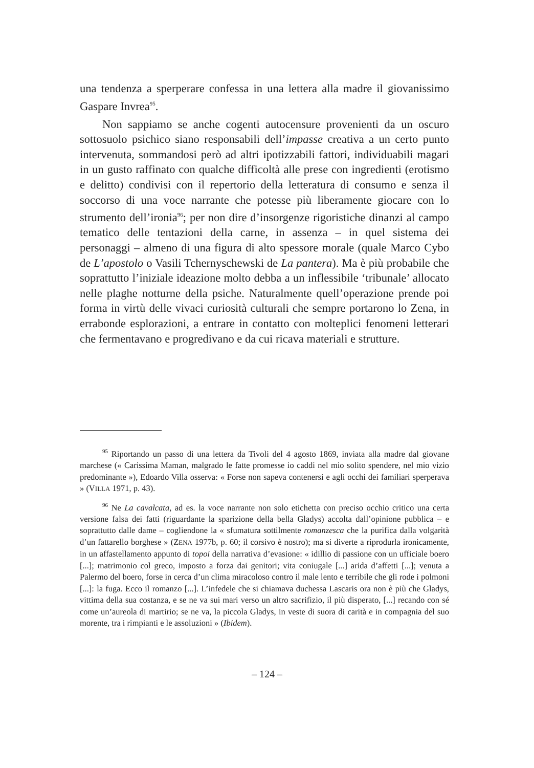una tendenza a sperperare confessa in una lettera alla madre il giovanissimo Gaspare Invrea<sup>95</sup>.
Non sappiamo se anche cogenti autocensure provenienti da un oscuro sottosuolo psichico siano responsabili dell’impasse creativa a un certo punto intervenuta, sommandosi però ad altri ipotizzabili fattori, individuabili magari in un gusto raffinato con qualche difficoltà alle prese con ingredienti (erotismo e delitto) condivisi con il repertorio della letteratura di consumo e senza il soccorso di una voce narrante che potesse più liberamente giocare con lo strumento dell’ironia<sup>96</sup>; per non dire d’insorgenze rigoristiche dinanzi al campo tematico delle tentazioni della carne, in assenza – in quel sistema dei personaggi – almeno di una figura di alto spessore morale (quale Marco Cybo de L’apostolo o Vasili Tchernyschewski de La pantera). Ma è più probabile che soprattutto l’iniziale ideazione molto debba a un inflessibile ‘tribunale’ allocato nelle plaghe notturne della psiche. Naturalmente quell’operazione prende poi forma in virtù delle vivaci curiosità culturali che sempre portarono lo Zena, in errabonde esplorazioni, a entrare in contatto con molteplici fenomeni letterari che fermentavano e progredivano e da cui ricava materiali e strutture.
<sup>95</sup> Riportando un passo di una lettera da Tivoli del 4 agosto 1869, inviata alla madre dal giovane marchese (« Carissima Maman, malgrado le fatte promesse io caddi nel mio solito spendere, nel mio vizio predominante »), Edoardo Villa osserva: « Forse non sapeva contenersi e agli occhi dei familiari sperperava » (VILLA 1971, p. 43).
<sup>96</sup> Ne La cavalcata, ad es. la voce narrante non solo etichetta con preciso occhio critico una certa versione falsa dei fatti (riguardante la sparizione della bella Gladys) accolta dall’opinione pubblica – e soprattutto dalle dame – cogliendone la « sfumatura sottilmente romanzesca che la purifica dalla volgarità d’un fattarello borghese » (ZENA 1977b, p. 60; il corsivo è nostro); ma si diverte a riprodurla ironicamente, in un affastellamento appunto di topoi della narrativa d’evasione: « idillio di passione con un ufficiale boero [...]; matrimonio col greco, imposto a forza dai genitori; vita coniugale [...] arida d’affetti [...]; venuta a Palermo del boero, forse in cerca d’un clima miracoloso contro il male lento e terribile che gli rode i polmoni [...]: la fuga. Ecco il romanzo [...]. L’infedele che si chiamava duchessa Lascaris ora non è più che Gladys, vittima della sua costanza, e se ne va sui mari verso un altro sacrifizio, il più disperato, [...] recando con sé come un’aureola di martirio; se ne va, la piccola Gladys, in veste di suora di carità e in compagnia del suo morente, tra i rimpianti e le assoluzioni » (Ibidem).
– 124 –